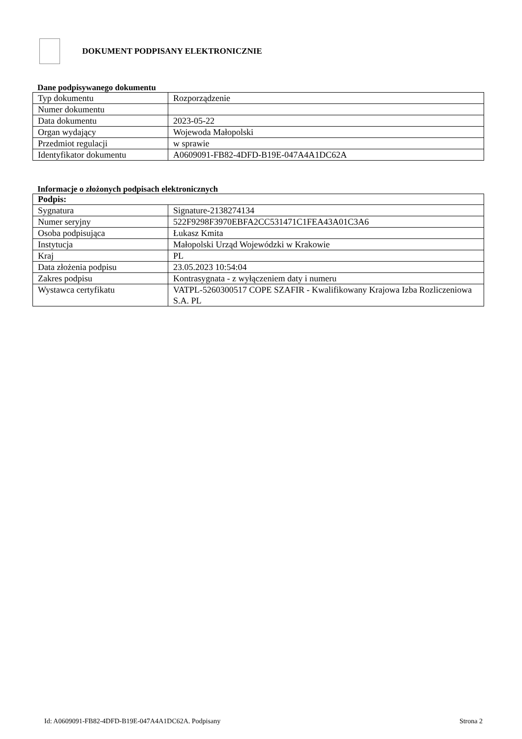DOKUMENT PODPISANY ELEKTRONICZNIE
Dane podpisywanego dokumentu
| Typ dokumentu | Rozporządzenie |
| Numer dokumentu | |
| Data dokumentu | 2023-05-22 |
| Organ wydający | Wojewoda Małopolski |
| Przedmiot regulacji | w sprawie |
| Identyfikator dokumentu | A0609091-FB82-4DFD-B19E-047A4A1DC62A |
Informacje o złożonych podpisach elektronicznych
| Podpis: | |
| --- | --- |
| Sygnatura | Signature-2138274134 |
| Numer seryjny | 522F9298F3970EBFA2CC531471C1FEA43A01C3A6 |
| Osoba podpisująca | Łukasz Kmita |
| Instytucja | Małopolski Urząd Wojewódzki w Krakowie |
| Kraj | PL |
| Data złożenia podpisu | 23.05.2023 10:54:04 |
| Zakres podpisu | Kontrasygnata - z wyłączeniem daty i numeru |
| Wystawca certyfikatu | VATPL-5260300517 COPE SZAFIR - Kwalifikowany Krajowa Izba Rozliczeniowa S.A. PL |
Id: A0609091-FB82-4DFD-B19E-047A4A1DC62A. Podpisany Strona 2